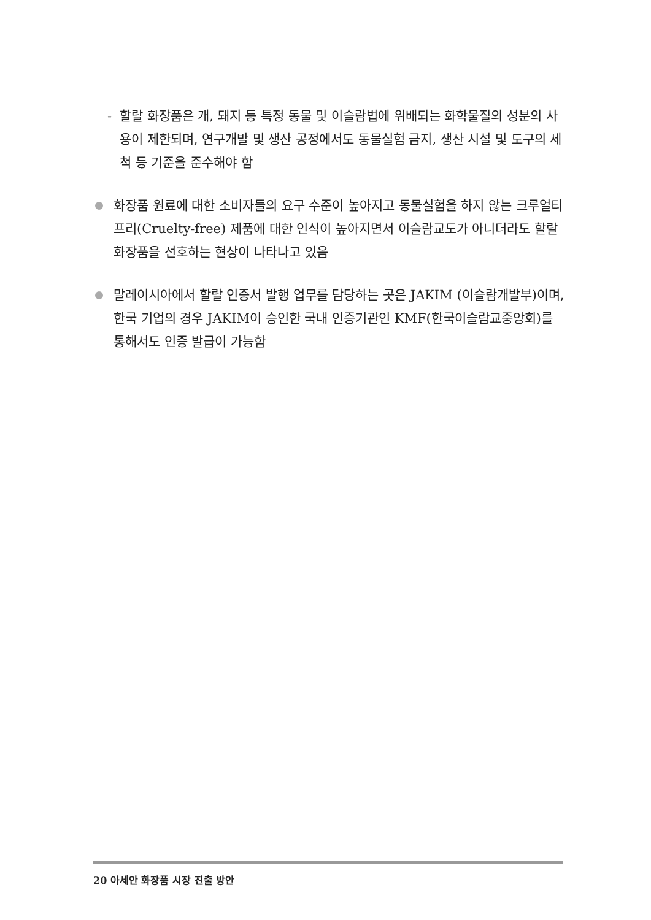- 할랄 화장품은 개, 돼지 등 특정 동물 및 이슬람법에 위배되는 화학물질의 성분의 사용이 제한되며, 연구개발 및 생산 공정에서도 동물실험 금지, 생산 시설 및 도구의 세척 등 기준을 준수해야 함
화장품 원료에 대한 소비자들의 요구 수준이 높아지고 동물실험을 하지 않는 크루얼티 프리(Cruelty-free) 제품에 대한 인식이 높아지면서 이슬람교도가 아니더라도 할랄 화장품을 선호하는 현상이 나타나고 있음
말레이시아에서 할랄 인증서 발행 업무를 담당하는 곳은 JAKIM (이슬람개발부)이며, 한국 기업의 경우 JAKIM이 승인한 국내 인증기관인 KMF(한국이슬람교중앙회)를 통해서도 인증 발급이 가능함
20 아세안 화장품 시장 진출 방안